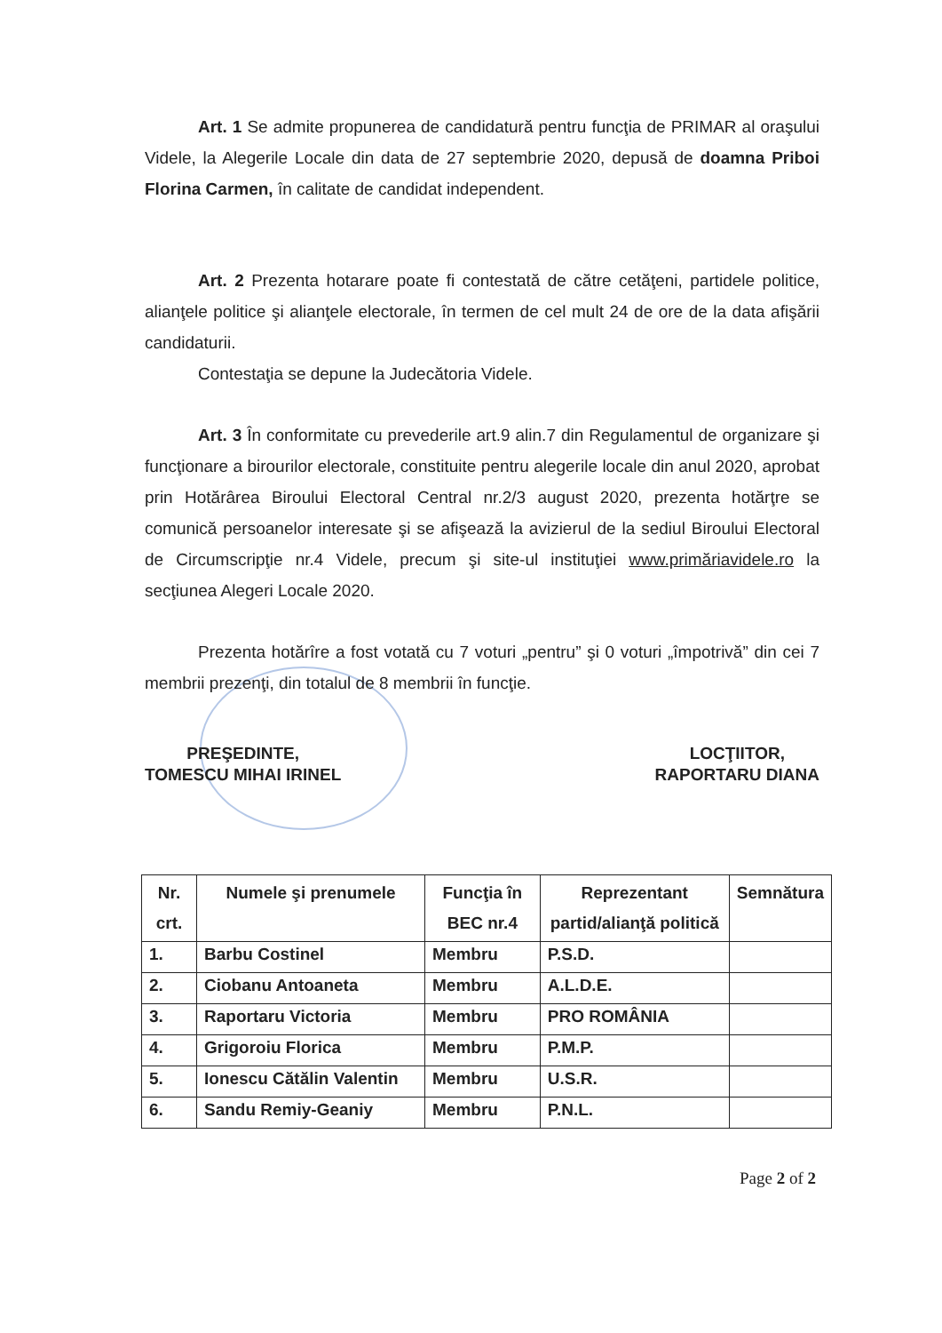Art. 1 Se admite propunerea de candidatură pentru funcţia de PRIMAR al oraşului Videle, la Alegerile Locale din data de 27 septembrie 2020, depusă de doamna Priboi Florina Carmen, în calitate de candidat independent.
Art. 2 Prezenta hotarare poate fi contestată de către cetăţeni, partidele politice, alianţele politice şi alianţele electorale, în termen de cel mult 24 de ore de la data afişării candidaturii.
Contestaţia se depune la Judecătoria Videle.
Art. 3 În conformitate cu prevederile art.9 alin.7 din Regulamentul de organizare şi funcţionare a birourilor electorale, constituite pentru alegerile locale din anul 2020, aprobat prin Hotărârea Biroului Electoral Central nr.2/3 august 2020, prezenta hotărţre se comunică persoanelor interesate şi se afişează la avizierul de la sediul Biroului Electoral de Circumscripţie nr.4 Videle, precum şi site-ul instituţiei www.primăriavidele.ro la secţiunea Alegeri Locale 2020.
Prezenta hotărîre a fost votată cu 7 voturi „pentru” şi 0 voturi „împotrivă” din cei 7 membrii prezenţi, din totalul de 8 membrii în funcţie.
PREŞEDINTE,
TOMESCU MIHAI IRINEL
LOCŢIITOR,
RAPORTARU DIANA
| Nr. crt. | Numele şi prenumele | Funcţia în BEC nr.4 | Reprezentant partid/alianţă politică | Semnătura |
| --- | --- | --- | --- | --- |
| 1. | Barbu Costinel | Membru | P.S.D. | |
| 2. | Ciobanu Antoaneta | Membru | A.L.D.E. | |
| 3. | Raportaru Victoria | Membru | PRO ROMÂNIA | |
| 4. | Grigoroiu Florica | Membru | P.M.P. | |
| 5. | Ionescu Cătălin Valentin | Membru | U.S.R. | |
| 6. | Sandu Remiy-Geaniy | Membru | P.N.L. | |
Page 2 of 2